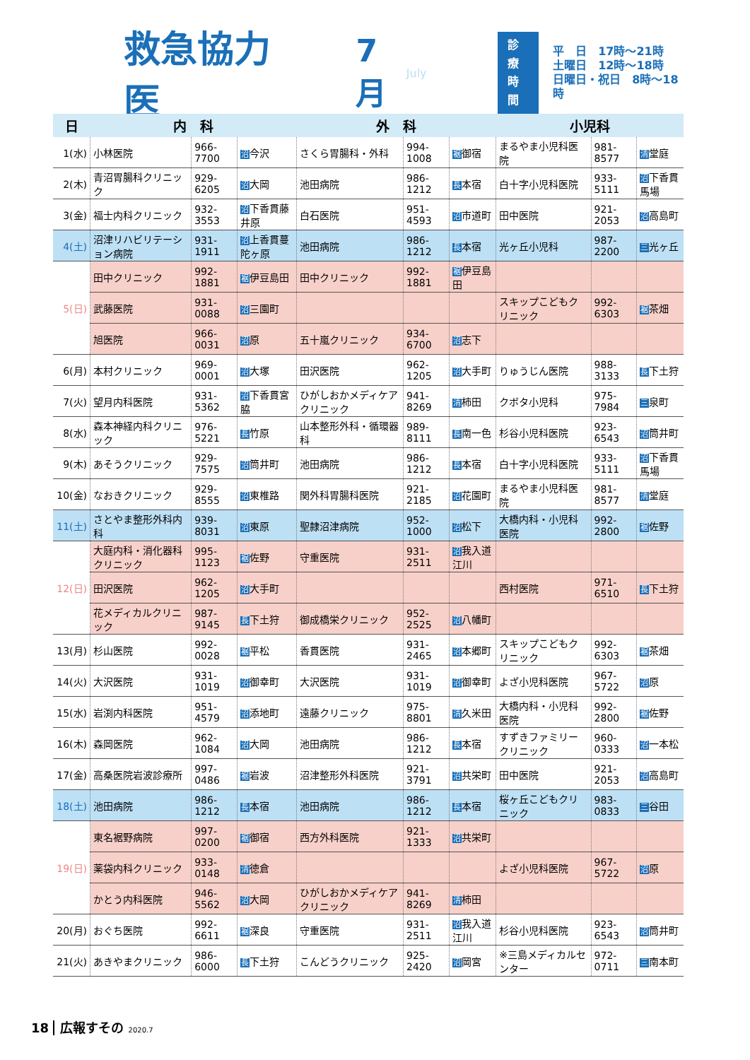救急協力医 7月 July
診療
時間
平　日　17時～21時
土曜日　12時～18時
日曜日・祝日　8時～18時
| 日 | 内 科 | | | 外 科 | | | 小児科 | | |
| --- | --- | --- | --- | --- | --- | --- | --- | --- | --- |
| 1(水) | 小林医院 | 966-7700 | 沼 今沢 | さくら胃腸科・外科 | 994-1008 | 裾 御宿 | まるやま小児科医院 | 981-8577 | 清 堂庭 |
| 2(木) | 青沼胃腸科クリニック | 929-6205 | 沼 大岡 | 池田病院 | 986-1212 | 長 本宿 | 白十字小児科医院 | 933-5111 | 沼 下香貫馬場 |
| 3(金) | 福士内科クリニック | 932-3553 | 沼 下香貫藤井原 | 白石医院 | 951-4593 | 沼 市道町 | 田中医院 | 921-2053 | 沼 高島町 |
| 4(土) | 沼津リハビリテーション病院 | 931-1911 | 沼 上香貫蔓陀ヶ原 | 池田病院 | 986-1212 | 長 本宿 | 光ヶ丘小児科 | 987-2200 | 三 光ヶ丘 |
| 5(日) | 田中クリニック | 992-1881 | 裾 伊豆島田 | 田中クリニック | 992-1881 | 裾 伊豆島田 | | | |
| | 武藤医院 | 931-0088 | 沼 三園町 | | | | スキップこどもクリニック | 992-6303 | 裾 茶畑 |
| | 旭医院 | 966-0031 | 沼 原 | 五十嵐クリニック | 934-6700 | 沼 志下 | | | |
| 6(月) | 本村クリニック | 969-0001 | 沼 大塚 | 田沢医院 | 962-1205 | 沼 大手町 | りゅうじん医院 | 988-3133 | 長 下土狩 |
| 7(火) | 望月内科医院 | 931-5362 | 沼 下香貫宮脇 | ひがしおかメディケアクリニック | 941-8269 | 清 柿田 | クボタ小児科 | 975-7984 | 三 泉町 |
| 8(水) | 森本神経内科クリニック | 976-5221 | 長 竹原 | 山本整形外科・循環器科 | 989-8111 | 長 南一色 | 杉谷小児科医院 | 923-6543 | 沼 筒井町 |
| 9(木) | あそうクリニック | 929-7575 | 沼 筒井町 | 池田病院 | 986-1212 | 長 本宿 | 白十字小児科医院 | 933-5111 | 沼 下香貫馬場 |
| 10(金) | なおきクリニック | 929-8555 | 沼 東椎路 | 関外科胃腸科医院 | 921-2185 | 沼 花園町 | まるやま小児科医院 | 981-8577 | 清 堂庭 |
| 11(土) | さとやま整形外科内科 | 939-8031 | 沼 東原 | 聖隷沼津病院 | 952-1000 | 沼 松下 | 大橋内科・小児科医院 | 992-2800 | 裾 佐野 |
| 12(日) | 大庭内科・消化器科クリニック | 995-1123 | 裾 佐野 | 守重医院 | 931-2511 | 沼 我入道江川 | | | |
| | 田沢医院 | 962-1205 | 沼 大手町 | | | | 西村医院 | 971-6510 | 長 下土狩 |
| | 花メディカルクリニック | 987-9145 | 長 下土狩 | 御成橋栄クリニック | 952-2525 | 沼 八幡町 | | | |
| 13(月) | 杉山医院 | 992-0028 | 裾 平松 | 香貫医院 | 931-2465 | 沼 本郷町 | スキップこどもクリニック | 992-6303 | 裾 茶畑 |
| 14(火) | 大沢医院 | 931-1019 | 沼 御幸町 | 大沢医院 | 931-1019 | 沼 御幸町 | よざ小児科医院 | 967-5722 | 沼 原 |
| 15(水) | 岩渕内科医院 | 951-4579 | 沼 添地町 | 遠藤クリニック | 975-8801 | 清 久米田 | 大橋内科・小児科医院 | 992-2800 | 裾 佐野 |
| 16(木) | 森岡医院 | 962-1084 | 沼 大岡 | 池田病院 | 986-1212 | 長 本宿 | すずきファミリークリニック | 960-0333 | 沼 一本松 |
| 17(金) | 高桑医院岩波診療所 | 997-0486 | 裾 岩波 | 沼津整形外科医院 | 921-3791 | 沼 共栄町 | 田中医院 | 921-2053 | 沼 高島町 |
| 18(土) | 池田病院 | 986-1212 | 長 本宿 | 池田病院 | 986-1212 | 長 本宿 | 桜ヶ丘こどもクリニック | 983-0833 | 三 谷田 |
| 19(日) | 東名裾野病院 | 997-0200 | 裾 御宿 | 西方外科医院 | 921-1333 | 沼 共栄町 | | | |
| | 薬袋内科クリニック | 933-0148 | 清 徳倉 | | | | よざ小児科医院 | 967-5722 | 沼 原 |
| | かとう内科医院 | 946-5562 | 沼 大岡 | ひがしおかメディケアクリニック | 941-8269 | 清 柿田 | | | |
| 20(月) | おぐち医院 | 992-6611 | 裾 深良 | 守重医院 | 931-2511 | 沼 我入道江川 | 杉谷小児科医院 | 923-6543 | 沼 筒井町 |
| 21(火) | あきやまクリニック | 986-6000 | 長 下土狩 | こんどうクリニック | 925-2420 | 沼 岡宮 | ※三島メディカルセンター | 972-0711 | 三 南本町 |
18 広報すその 2020.7